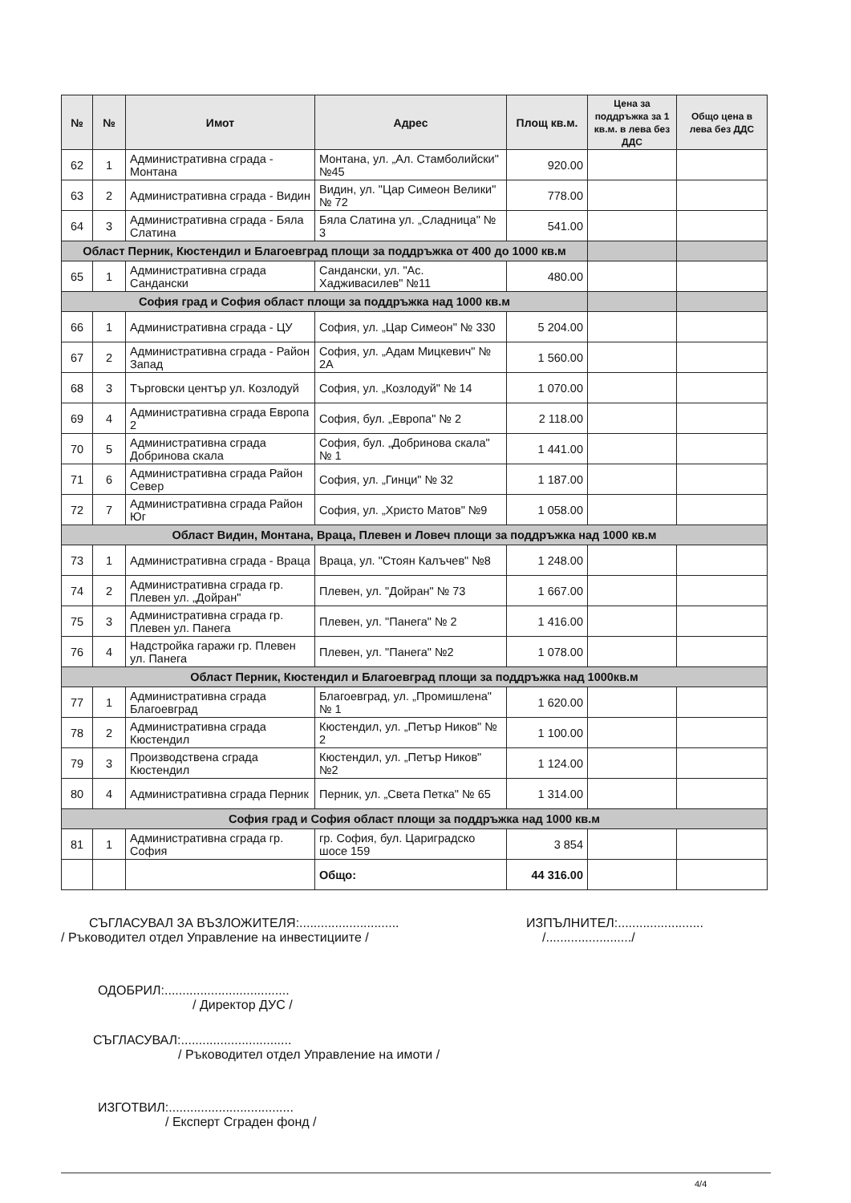| № | № | Имот | Адрес | Площ кв.м. | Цена за поддръжка за 1 кв.м. в лева без ДДС | Общо цена в лева без ДДС |
| --- | --- | --- | --- | --- | --- | --- |
| 62 | 1 | Административна сграда - Монтана | Монтана, ул. „Ал. Стамболийски" №45 | 920.00 | | |
| 63 | 2 | Административна сграда - Видин | Видин, ул. "Цар Симеон Велики" № 72 | 778.00 | | |
| 64 | 3 | Административна сграда - Бяла Слатина | Бяла Слатина ул. „Сладница" № 3 | 541.00 | | |
| Област Перник, Кюстендил и Благоевград площи за поддръжка от 400 до 1000 кв.м | | | | | | |
| 65 | 1 | Административна сграда Сандански | Сандански, ул. "Ас. Хадживасилев" №11 | 480.00 | | |
| София град и София област площи за поддръжка над 1000 кв.м | | | | | | |
| 66 | 1 | Административна сграда - ЦУ | София, ул. „Цар Симеон" № 330 | 5 204.00 | | |
| 67 | 2 | Административна сграда - Район Запад | София, ул. „Адам Мицкевич" № 2А | 1 560.00 | | |
| 68 | 3 | Търговски център ул. Козлодуй | София, ул. „Козлодуй" № 14 | 1 070.00 | | |
| 69 | 4 | Административна сграда Европа 2 | София, бул. „Европа" № 2 | 2 118.00 | | |
| 70 | 5 | Административна сграда Добринова скала | София, бул. „Добринова скала" № 1 | 1 441.00 | | |
| 71 | 6 | Административна сграда Район Север | София, ул. „Гинци" № 32 | 1 187.00 | | |
| 72 | 7 | Административна сграда Район Юг | София, ул. „Христо Матов" №9 | 1 058.00 | | |
| Област Видин, Монтана, Враца, Плевен и Ловеч площи за поддръжка над 1000 кв.м | | | | | | |
| 73 | 1 | Административна сграда - Враца | Враца, ул. "Стоян Калъчев" №8 | 1 248.00 | | |
| 74 | 2 | Административна сграда гр. Плевен ул. „Дойран" | Плевен, ул. "Дойран" № 73 | 1 667.00 | | |
| 75 | 3 | Административна сграда гр. Плевен ул. Панега | Плевен, ул. "Панега" № 2 | 1 416.00 | | |
| 76 | 4 | Надстройка гаражи гр. Плевен ул. Панега | Плевен, ул. "Панега" №2 | 1 078.00 | | |
| Област Перник, Кюстендил и Благоевград площи за поддръжка над 1000кв.м | | | | | | |
| 77 | 1 | Административна сграда Благоевград | Благоевград, ул. „Промишлена" № 1 | 1 620.00 | | |
| 78 | 2 | Административна сграда Кюстендил | Кюстендил, ул. „Петър Ников" № 2 | 1 100.00 | | |
| 79 | 3 | Производствена сграда Кюстендил | Кюстендил, ул. „Петър Ников" №2 | 1 124.00 | | |
| 80 | 4 | Административна сграда Перник | Перник, ул. „Света Петка" № 65 | 1 314.00 | | |
| София град и София област площи за поддръжка над 1000 кв.м | | | | | | |
| 81 | 1 | Административна сграда гр. София | гр. София, бул. Цариградско шосе 159 | 3 854 | | |
| | | | Общо: | 44 316.00 | | |
СЪГЛАСУВАЛ ЗА ВЪЗЛОЖИТЕЛЯ:............................
/ Ръководител отдел Управление на инвестициите /
ИЗПЪЛНИТЕЛ:........................
/......................../
ОДОБРИЛ:...................................
/ Директор ДУС /
СЪГЛАСУВАЛ:...............................
/ Ръководител отдел Управление на имоти /
ИЗГОТВИЛ:...................................
/ Експерт Сграден фонд /
4/4